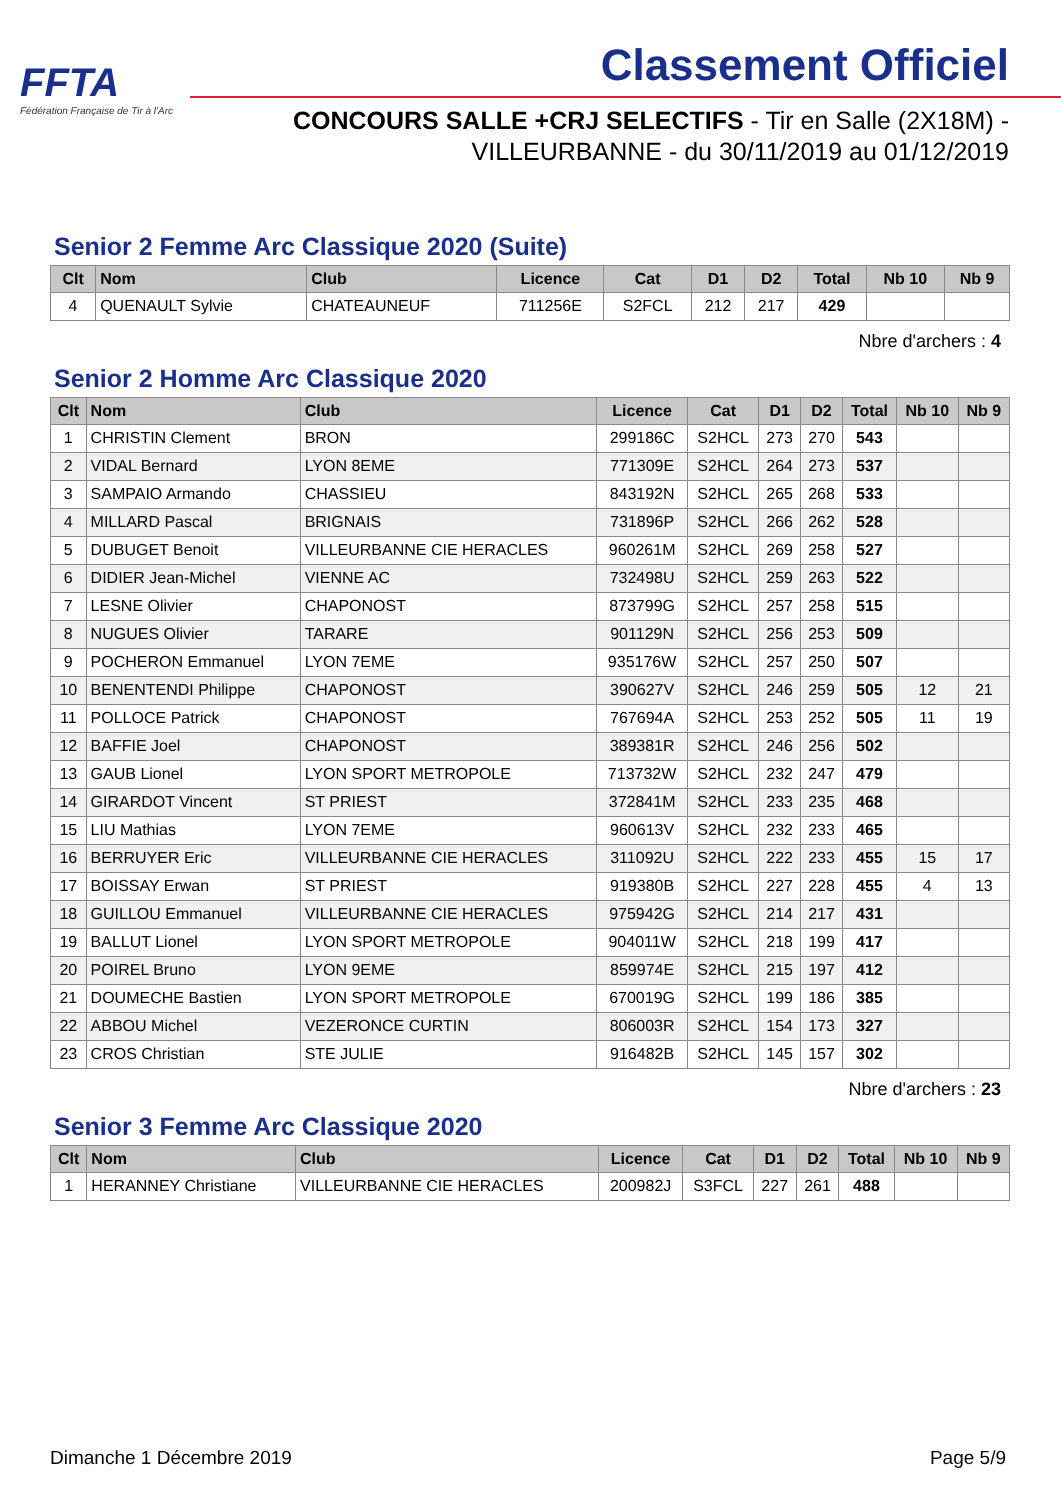FFTA
Fédération Française de Tir à l'Arc
Classement Officiel
CONCOURS SALLE +CRJ SELECTIFS - Tir en Salle (2X18M) -
VILLEURBANNE - du 30/11/2019 au 01/12/2019
Senior 2 Femme Arc Classique 2020 (Suite)
| Clt | Nom | Club | Licence | Cat | D1 | D2 | Total | Nb 10 | Nb 9 |
| --- | --- | --- | --- | --- | --- | --- | --- | --- | --- |
| 4 | QUENAULT Sylvie | CHATEAUNEUF | 711256E | S2FCL | 212 | 217 | 429 | | |
Nbre d'archers : 4
Senior 2 Homme Arc Classique 2020
| Clt | Nom | Club | Licence | Cat | D1 | D2 | Total | Nb 10 | Nb 9 |
| --- | --- | --- | --- | --- | --- | --- | --- | --- | --- |
| 1 | CHRISTIN Clement | BRON | 299186C | S2HCL | 273 | 270 | 543 | | |
| 2 | VIDAL Bernard | LYON 8EME | 771309E | S2HCL | 264 | 273 | 537 | | |
| 3 | SAMPAIO Armando | CHASSIEU | 843192N | S2HCL | 265 | 268 | 533 | | |
| 4 | MILLARD Pascal | BRIGNAIS | 731896P | S2HCL | 266 | 262 | 528 | | |
| 5 | DUBUGET Benoit | VILLEURBANNE CIE HERACLES | 960261M | S2HCL | 269 | 258 | 527 | | |
| 6 | DIDIER Jean-Michel | VIENNE AC | 732498U | S2HCL | 259 | 263 | 522 | | |
| 7 | LESNE Olivier | CHAPONOST | 873799G | S2HCL | 257 | 258 | 515 | | |
| 8 | NUGUES Olivier | TARARE | 901129N | S2HCL | 256 | 253 | 509 | | |
| 9 | POCHERON Emmanuel | LYON 7EME | 935176W | S2HCL | 257 | 250 | 507 | | |
| 10 | BENENTENDI Philippe | CHAPONOST | 390627V | S2HCL | 246 | 259 | 505 | 12 | 21 |
| 11 | POLLOCE Patrick | CHAPONOST | 767694A | S2HCL | 253 | 252 | 505 | 11 | 19 |
| 12 | BAFFIE Joel | CHAPONOST | 389381R | S2HCL | 246 | 256 | 502 | | |
| 13 | GAUB Lionel | LYON SPORT METROPOLE | 713732W | S2HCL | 232 | 247 | 479 | | |
| 14 | GIRARDOT Vincent | ST PRIEST | 372841M | S2HCL | 233 | 235 | 468 | | |
| 15 | LIU Mathias | LYON 7EME | 960613V | S2HCL | 232 | 233 | 465 | | |
| 16 | BERRUYER Eric | VILLEURBANNE CIE HERACLES | 311092U | S2HCL | 222 | 233 | 455 | 15 | 17 |
| 17 | BOISSAY Erwan | ST PRIEST | 919380B | S2HCL | 227 | 228 | 455 | 4 | 13 |
| 18 | GUILLOU Emmanuel | VILLEURBANNE CIE HERACLES | 975942G | S2HCL | 214 | 217 | 431 | | |
| 19 | BALLUT Lionel | LYON SPORT METROPOLE | 904011W | S2HCL | 218 | 199 | 417 | | |
| 20 | POIREL Bruno | LYON 9EME | 859974E | S2HCL | 215 | 197 | 412 | | |
| 21 | DOUMECHE Bastien | LYON SPORT METROPOLE | 670019G | S2HCL | 199 | 186 | 385 | | |
| 22 | ABBOU Michel | VEZERONCE CURTIN | 806003R | S2HCL | 154 | 173 | 327 | | |
| 23 | CROS Christian | STE JULIE | 916482B | S2HCL | 145 | 157 | 302 | | |
Nbre d'archers : 23
Senior 3 Femme Arc Classique 2020
| Clt | Nom | Club | Licence | Cat | D1 | D2 | Total | Nb 10 | Nb 9 |
| --- | --- | --- | --- | --- | --- | --- | --- | --- | --- |
| 1 | HERANNEY Christiane | VILLEURBANNE CIE HERACLES | 200982J | S3FCL | 227 | 261 | 488 | | |
Dimanche 1 Décembre 2019 Page 5/9